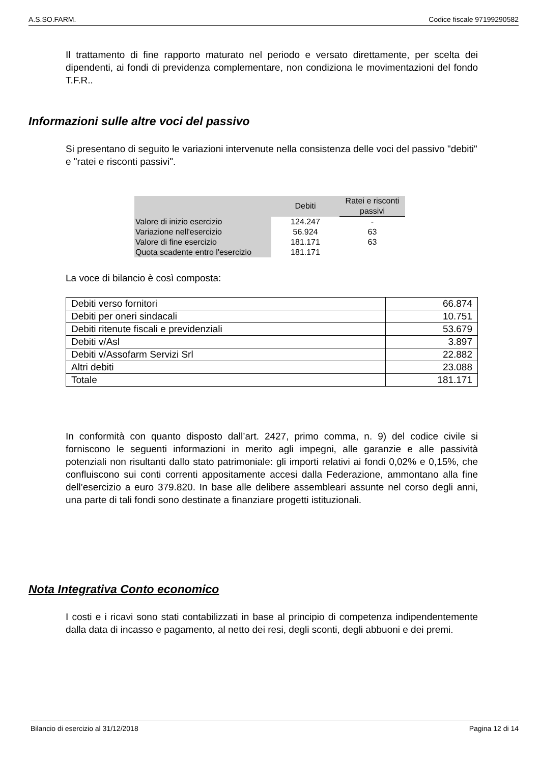A.S.SO.FARM. Codice fiscale 97199290582
Il trattamento di fine rapporto maturato nel periodo e versato direttamente, per scelta dei dipendenti, ai fondi di previdenza complementare, non condiziona le movimentazioni del fondo T.F.R..
Informazioni sulle altre voci del passivo
Si presentano di seguito le variazioni intervenute nella consistenza delle voci del passivo "debiti" e "ratei e risconti passivi".
| | Debiti | Ratei e risconti passivi |
| --- | --- | --- |
| Valore di inizio esercizio | 124.247 | - |
| Variazione nell'esercizio | 56.924 | 63 |
| Valore di fine esercizio | 181.171 | 63 |
| Quota scadente entro l'esercizio | 181.171 | |
La voce di bilancio è così composta:
| Debiti verso fornitori | 66.874 |
| Debiti per oneri sindacali | 10.751 |
| Debiti ritenute fiscali e previdenziali | 53.679 |
| Debiti v/Asl | 3.897 |
| Debiti v/Assofarm Servizi Srl | 22.882 |
| Altri debiti | 23.088 |
| Totale | 181.171 |
In conformità con quanto disposto dall’art. 2427, primo comma, n. 9) del codice civile si forniscono le seguenti informazioni in merito agli impegni, alle garanzie e alle passività potenziali non risultanti dallo stato patrimoniale: gli importi relativi ai fondi 0,02% e 0,15%, che confluiscono sui conti correnti appositamente accesi dalla Federazione, ammontano alla fine dell’esercizio a euro 379.820. In base alle delibere assembleari assunte nel corso degli anni, una parte di tali fondi sono destinate a finanziare progetti istituzionali.
Nota Integrativa Conto economico
I costi e i ricavi sono stati contabilizzati in base al principio di competenza indipendentemente dalla data di incasso e pagamento, al netto dei resi, degli sconti, degli abbuoni e dei premi.
Bilancio di esercizio al 31/12/2018 Pagina 12 di 14